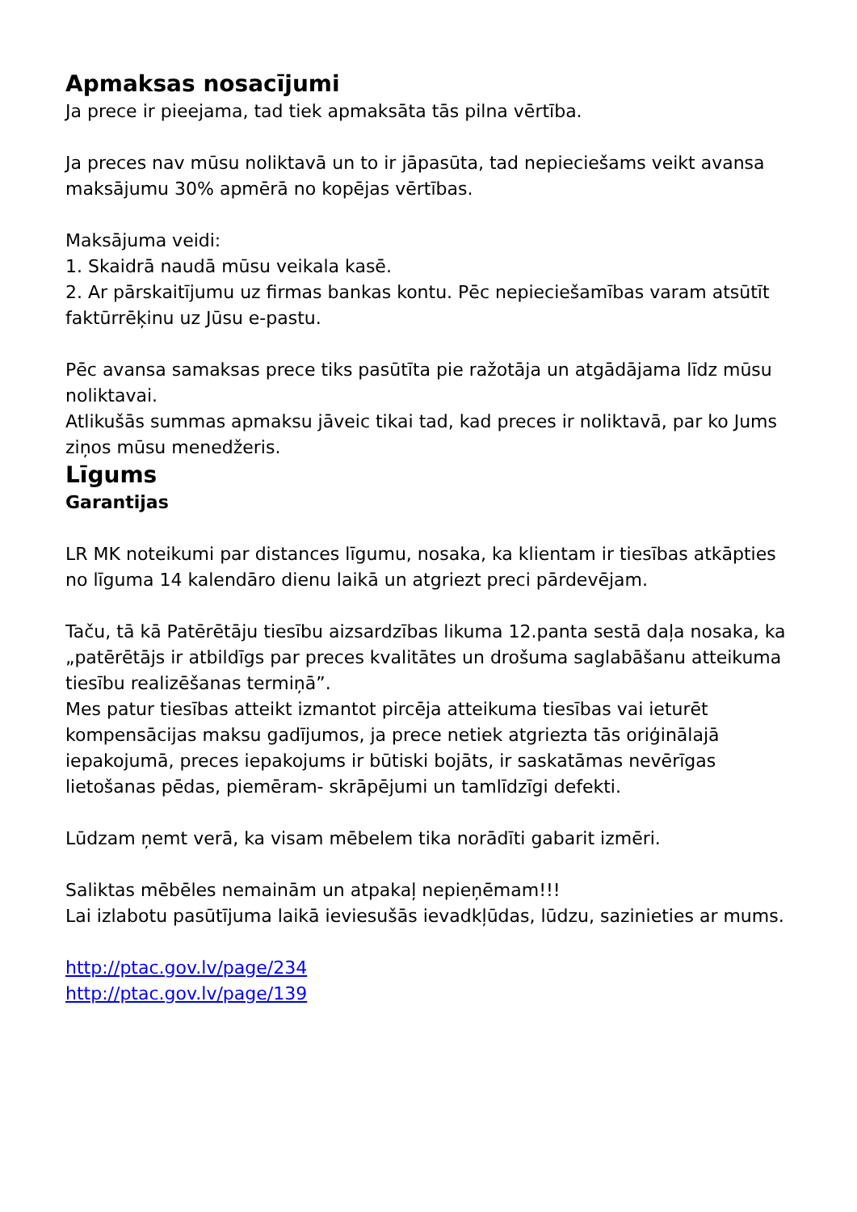Apmaksas nosacījumi
Ja prece ir pieejama, tad tiek apmaksāta tās pilna vērtība.
Ja preces nav mūsu noliktavā un to ir jāpasūta, tad nepieciešams veikt avansa maksājumu 30% apmērā no kopējas vērtības.
Maksājuma veidi:
1. Skaidrā naudā mūsu veikala kasē.
2. Ar pārskaitījumu uz firmas bankas kontu. Pēc nepieciešamības varam atsūtīt faktūrrēķinu uz Jūsu e-pastu.
Pēc avansa samaksas prece tiks pasūtīta pie ražotāja un atgādājama līdz mūsu noliktavai.
Atlikušās summas apmaksu jāveic tikai tad, kad preces ir noliktavā, par ko Jums ziņos mūsu menedžeris.
Līgums
Garantijas
LR MK noteikumi par distances līgumu, nosaka, ka klientam ir tiesības atkāpties no līguma 14 kalendāro dienu laikā un atgriezt preci pārdevējam.
Taču, tā kā Patērētāju tiesību aizsardzības likuma 12.panta sestā daļa nosaka, ka „patērētājs ir atbildīgs par preces kvalitātes un drošuma saglabāšanu atteikuma tiesību realizēšanas termiņā”.
Mes patur tiesības atteikt izmantot pircēja atteikuma tiesības vai ieturēt kompensācijas maksu gadījumos, ja prece netiek atgriezta tās oriģinālajā iepakojumā, preces iepakojums ir būtiski bojāts, ir saskatāmas nevērīgas lietošanas pēdas, piemēram- skrāpējumi un tamlīdzīgi defekti.
Lūdzam ņemt verā, ka visam mēbelem tika norādīti gabarit izmēri.
Saliktas mēbēles nemainām un atpakaļ nepieņēmam!!!
Lai izlabotu pasūtījuma laikā ieviesušās ievadkļūdas, lūdzu, sazinieties ar mums.
http://ptac.gov.lv/page/234
http://ptac.gov.lv/page/139